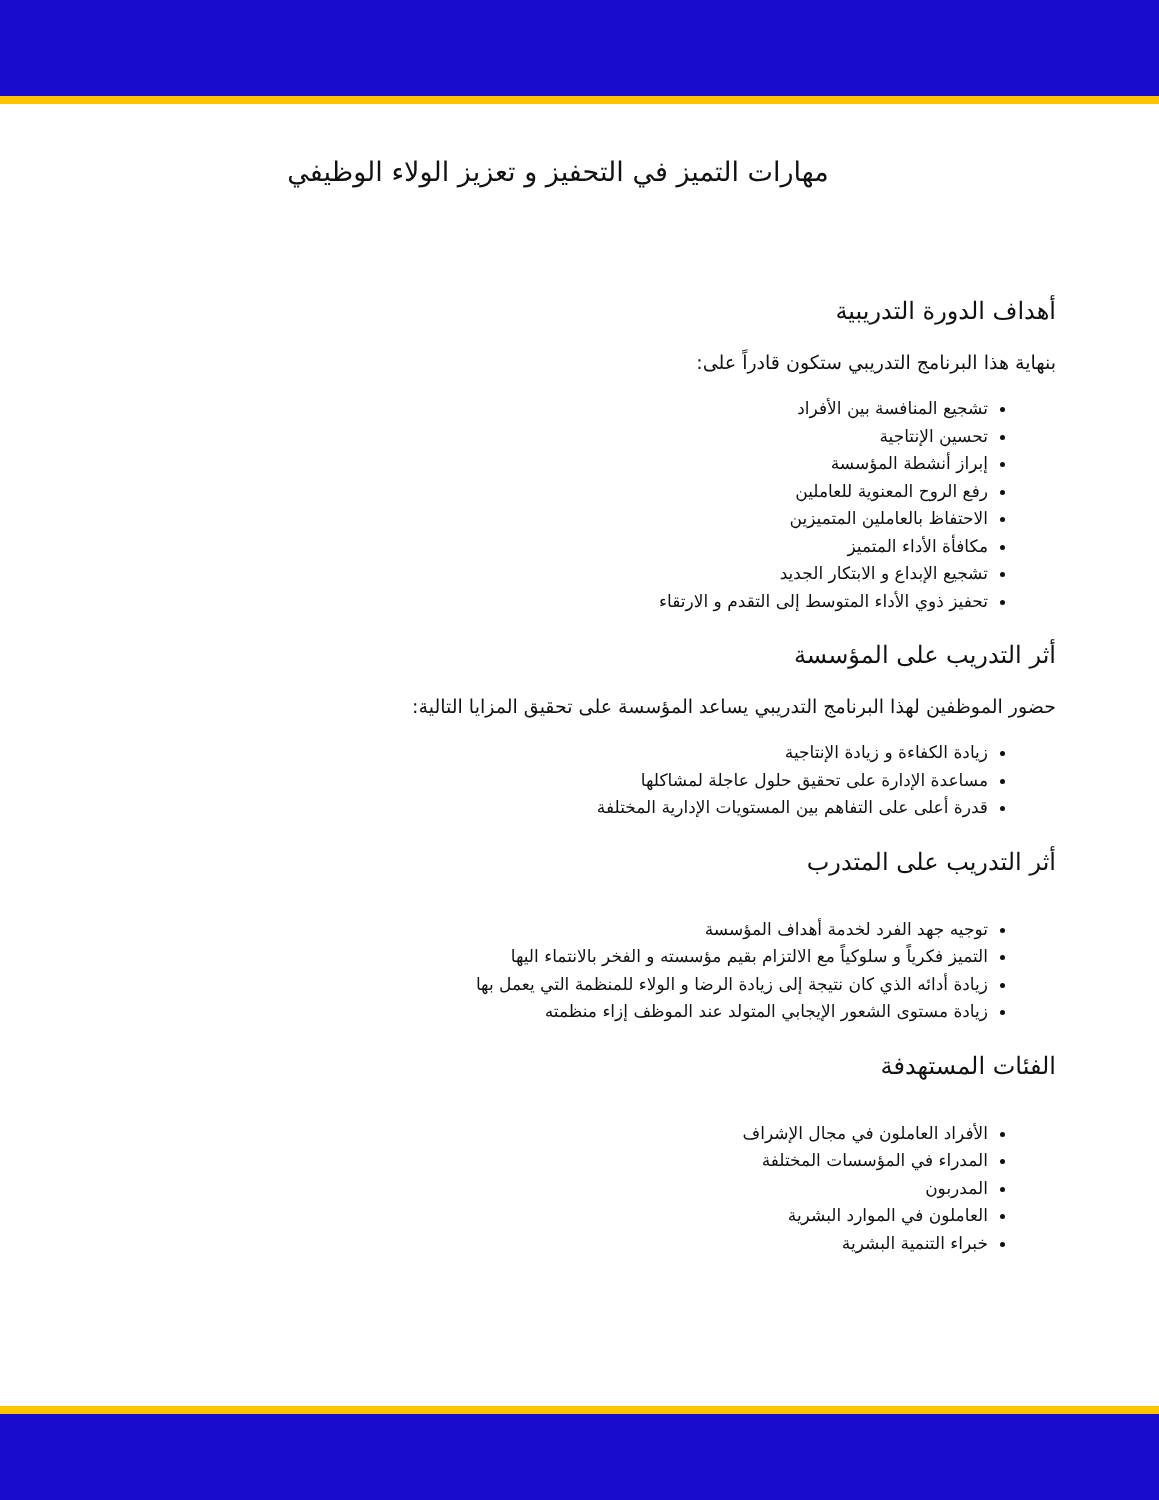مهارات التميز في التحفيز و تعزيز الولاء الوظيفي
أهداف الدورة التدريبية
بنهاية هذا البرنامج التدريبي ستكون قادراً على:
تشجيع المنافسة بين الأفراد
تحسين الإنتاجية
إبراز أنشطة المؤسسة
رفع الروح المعنوية للعاملين
الاحتفاظ بالعاملين المتميزين
مكافأة الأداء المتميز
تشجيع الإبداع و الابتكار الجديد
تحفيز ذوي الأداء المتوسط إلى التقدم و الارتقاء
أثر التدريب على المؤسسة
حضور الموظفين لهذا البرنامج التدريبي يساعد المؤسسة على تحقيق المزايا التالية:
زيادة الكفاءة و زيادة الإنتاجية
مساعدة الإدارة على تحقيق حلول عاجلة لمشاكلها
قدرة أعلى على التفاهم بين المستويات الإدارية المختلفة
أثر التدريب على المتدرب
توجيه جهد الفرد لخدمة أهداف المؤسسة
التميز فكرياً و سلوكياً مع الالتزام بقيم مؤسسته و الفخر بالانتماء اليها
زيادة أدائه الذي كان نتيجة إلى زيادة الرضا و الولاء للمنظمة التي يعمل بها
زيادة مستوى الشعور الإيجابي المتولد عند الموظف إزاء منظمته
الفئات المستهدفة
الأفراد العاملون في مجال الإشراف
المدراء في المؤسسات المختلفة
المدربون
العاملون في الموارد البشرية
خبراء التنمية البشرية